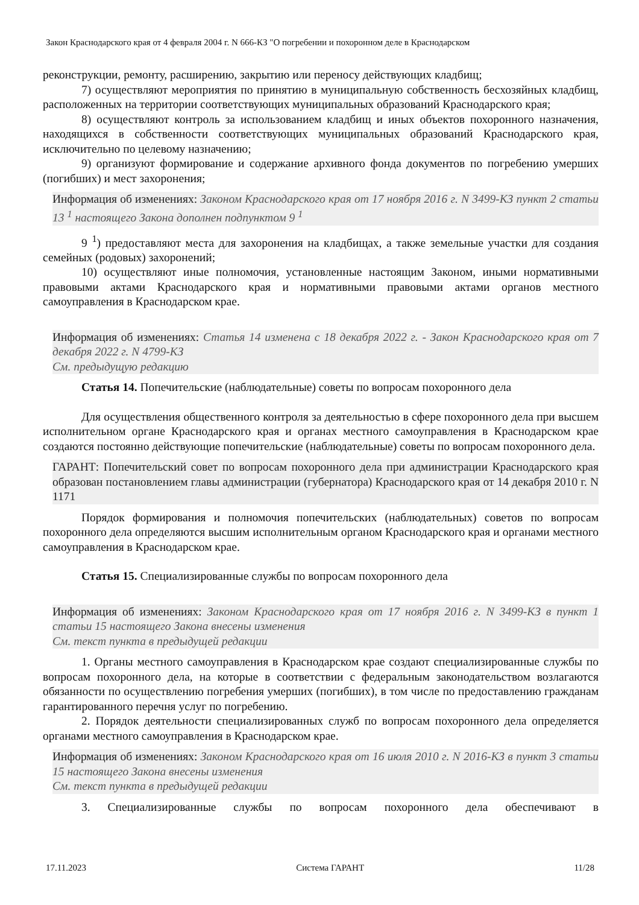Закон Краснодарского края от 4 февраля 2004 г. N 666-КЗ "О погребении и похоронном деле в Краснодарском
реконструкции, ремонту, расширению, закрытию или переносу действующих кладбищ;
7) осуществляют мероприятия по принятию в муниципальную собственность бесхозяйных кладбищ, расположенных на территории соответствующих муниципальных образований Краснодарского края;
8) осуществляют контроль за использованием кладбищ и иных объектов похоронного назначения, находящихся в собственности соответствующих муниципальных образований Краснодарского края, исключительно по целевому назначению;
9) организуют формирование и содержание архивного фонда документов по погребению умерших (погибших) и мест захоронения;
Информация об изменениях: Законом Краснодарского края от 17 ноября 2016 г. N 3499-КЗ пункт 2 статьи 13 <sup>1</sup> настоящего Закона дополнен подпунктом 9 <sup>1</sup>
9 <sup>1</sup>) предоставляют места для захоронения на кладбищах, а также земельные участки для создания семейных (родовых) захоронений;
10) осуществляют иные полномочия, установленные настоящим Законом, иными нормативными правовыми актами Краснодарского края и нормативными правовыми актами органов местного самоуправления в Краснодарском крае.
Информация об изменениях: Статья 14 изменена с 18 декабря 2022 г. - Закон Краснодарского края от 7 декабря 2022 г. N 4799-КЗ
См. предыдущую редакцию
Статья 14. Попечительские (наблюдательные) советы по вопросам похоронного дела
Для осуществления общественного контроля за деятельностью в сфере похоронного дела при высшем исполнительном органе Краснодарского края и органах местного самоуправления в Краснодарском крае создаются постоянно действующие попечительские (наблюдательные) советы по вопросам похоронного дела.
ГАРАНТ: Попечительский совет по вопросам похоронного дела при администрации Краснодарского края образован постановлением главы администрации (губернатора) Краснодарского края от 14 декабря 2010 г. N 1171
Порядок формирования и полномочия попечительских (наблюдательных) советов по вопросам похоронного дела определяются высшим исполнительным органом Краснодарского края и органами местного самоуправления в Краснодарском крае.
Статья 15. Специализированные службы по вопросам похоронного дела
Информация об изменениях: Законом Краснодарского края от 17 ноября 2016 г. N 3499-КЗ в пункт 1 статьи 15 настоящего Закона внесены изменения
См. текст пункта в предыдущей редакции
1. Органы местного самоуправления в Краснодарском крае создают специализированные службы по вопросам похоронного дела, на которые в соответствии с федеральным законодательством возлагаются обязанности по осуществлению погребения умерших (погибших), в том числе по предоставлению гражданам гарантированного перечня услуг по погребению.
2. Порядок деятельности специализированных служб по вопросам похоронного дела определяется органами местного самоуправления в Краснодарском крае.
Информация об изменениях: Законом Краснодарского края от 16 июля 2010 г. N 2016-КЗ в пункт 3 статьи 15 настоящего Закона внесены изменения
См. текст пункта в предыдущей редакции
3. Специализированные службы по вопросам похоронного дела обеспечивают в
17.11.2023 Система ГАРАНТ 11/28